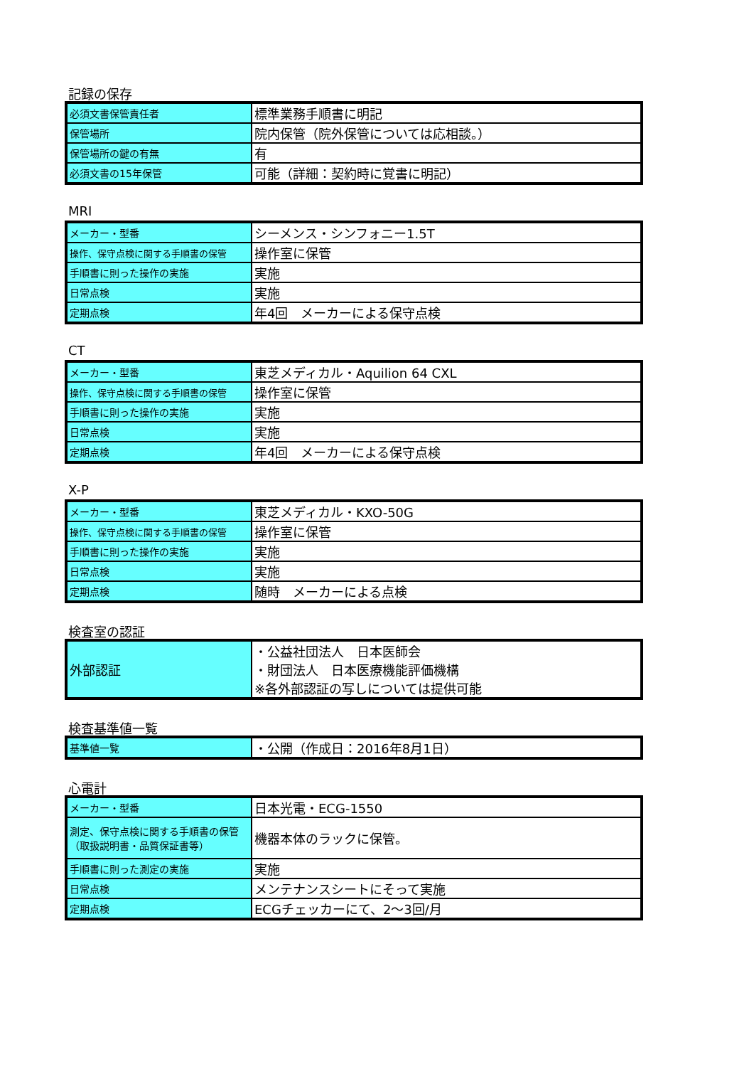記録の保存
| 必須文書保管責任者 | 標準業務手順書に明記 |
| 保管場所 | 院内保管（院外保管については応相談。） |
| 保管場所の鍵の有無 | 有 |
| 必須文書の15年保管 | 可能（詳細：契約時に覚書に明記） |
MRI
| メーカー・型番 | シーメンス・シンフォニー1.5T |
| 操作、保守点検に関する手順書の保管 | 操作室に保管 |
| 手順書に則った操作の実施 | 実施 |
| 日常点検 | 実施 |
| 定期点検 | 年4回 メーカーによる保守点検 |
CT
| メーカー・型番 | 東芝メディカル・Aquilion 64 CXL |
| 操作、保守点検に関する手順書の保管 | 操作室に保管 |
| 手順書に則った操作の実施 | 実施 |
| 日常点検 | 実施 |
| 定期点検 | 年4回 メーカーによる保守点検 |
X-P
| メーカー・型番 | 東芝メディカル・KXO-50G |
| 操作、保守点検に関する手順書の保管 | 操作室に保管 |
| 手順書に則った操作の実施 | 実施 |
| 日常点検 | 実施 |
| 定期点検 | 随時 メーカーによる点検 |
検査室の認証
| 外部認証 | ・公益社団法人 日本医師会 ・財団法人 日本医療機能評価機構 ※各外部認証の写しについては提供可能 |
検査基準値一覧
| 基準値一覧 | ・公開（作成日：2016年8月1日） |
心電計
| メーカー・型番 | 日本光電・ECG-1550 |
| 測定、保守点検に関する手順書の保管 （取扱説明書・品質保証書等） | 機器本体のラックに保管。 |
| 手順書に則った測定の実施 | 実施 |
| 日常点検 | メンテナンスシートにそって実施 |
| 定期点検 | ECGチェッカーにて、2～3回/月 |